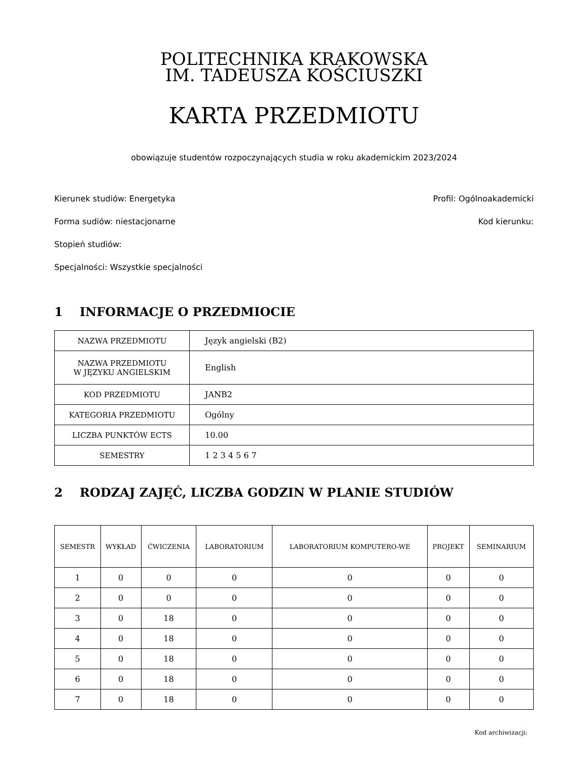POLITECHNIKA KRAKOWSKA
IM. TADEUSZA KOŚCIUSZKI
KARTA PRZEDMIOTU
obowiązuje studentów rozpoczynających studia w roku akademickim 2023/2024
Kierunek studiów: Energetyka Profil: Ogólnoakademicki
Forma sudiów: niestacjonarne Kod kierunku:
Stopień studiów:
Specjalności: Wszystkie specjalności
1 INFORMACJE O PRZEDMIOCIE
| NAZWA PRZEDMIOTU | Język angielski (B2) |
| NAZWA PRZEDMIOTU W JĘZYKU ANGIELSKIM | English |
| KOD PRZEDMIOTU | JANB2 |
| KATEGORIA PRZEDMIOTU | Ogólny |
| LICZBA PUNKTÓW ECTS | 10.00 |
| SEMESTRY | 1 2 3 4 5 6 7 |
2 RODZAJ ZAJĘĆ, LICZBA GODZIN W PLANIE STUDIÓW
| SEMESTR | WYKŁAD | ĆWICZENIA | LABORATORIUM | LABORATORIUM KOMPUTERO-WE | PROJEKT | SEMINARIUM |
| --- | --- | --- | --- | --- | --- | --- |
| 1 | 0 | 0 | 0 | 0 | 0 | 0 |
| 2 | 0 | 0 | 0 | 0 | 0 | 0 |
| 3 | 0 | 18 | 0 | 0 | 0 | 0 |
| 4 | 0 | 18 | 0 | 0 | 0 | 0 |
| 5 | 0 | 18 | 0 | 0 | 0 | 0 |
| 6 | 0 | 18 | 0 | 0 | 0 | 0 |
| 7 | 0 | 18 | 0 | 0 | 0 | 0 |
Kod archiwizacji: